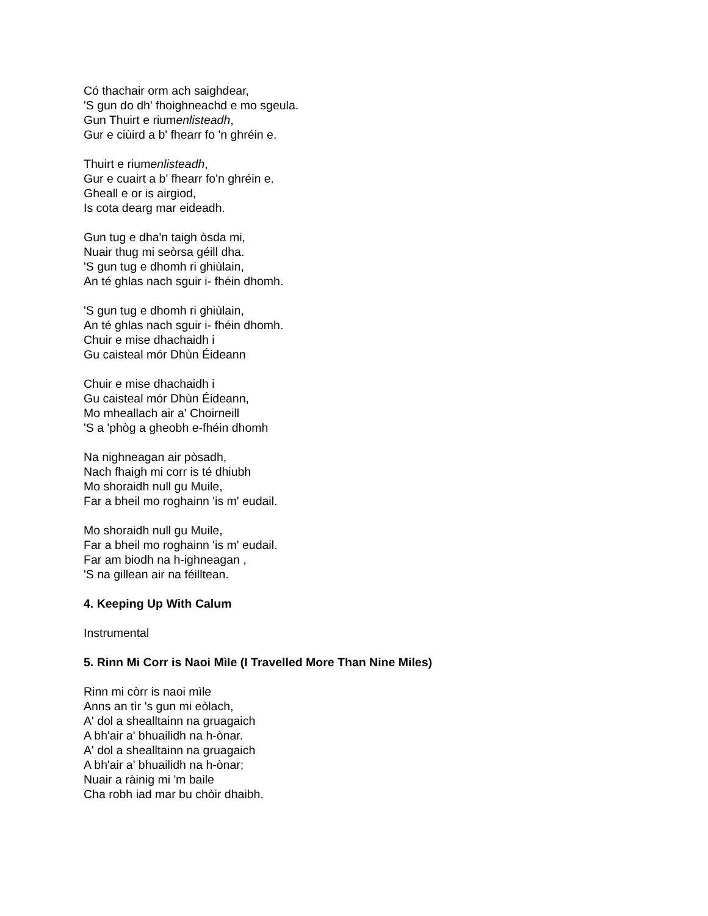Có thachair orm ach saighdear,
'S gun do dh' fhoighneachd e mo sgeula.
Gun Thuirt e riumenlisteadh,
Gur e ciùird a b' fhearr fo 'n ghréin e.
Thuirt e riumenlisteadh,
Gur e cuairt a b' fhearr fo'n ghréin e.
Gheall e or is airgiod,
Is cota dearg mar eideadh.
Gun tug e dha'n taigh òsda mi,
Nuair thug mi seòrsa géill dha.
'S gun tug e dhomh ri ghiùlain,
An té ghlas nach sguir i- fhéin dhomh.
'S gun tug e dhomh ri ghiùlain,
An té ghlas nach sguir i- fhéin dhomh.
Chuir e mise dhachaidh i
Gu caisteal mór Dhùn Éideann
Chuir e mise dhachaidh i
Gu caisteal mór Dhùn Éideann,
Mo mheallach air a' Choirneill
'S a 'phòg a gheobh e-fhéin dhomh
Na nighneagan air pòsadh,
Nach fhaigh mi corr is té dhiubh
Mo shoraidh null gu Muile,
Far a bheil mo roghainn 'is m' eudail.
Mo shoraidh null gu Muile,
Far a bheil mo roghainn 'is m' eudail.
Far am biodh na h-ighneagan ,
'S na gillean air na féilltean.
4. Keeping Up With Calum
Instrumental
5. Rinn Mi Corr is Naoi Mìle (I Travelled More Than Nine Miles)
Rinn mi còrr is naoi mìle
Anns an tìr 's gun mi eòlach,
A' dol a shealltainn na gruagaich
A bh'air a' bhuailidh na h-ònar.
A' dol a shealltainn na gruagaich
A bh'air a' bhuailidh na h-ònar;
Nuair a ràinig mi 'm baile
Cha robh iad mar bu chòir dhaibh.